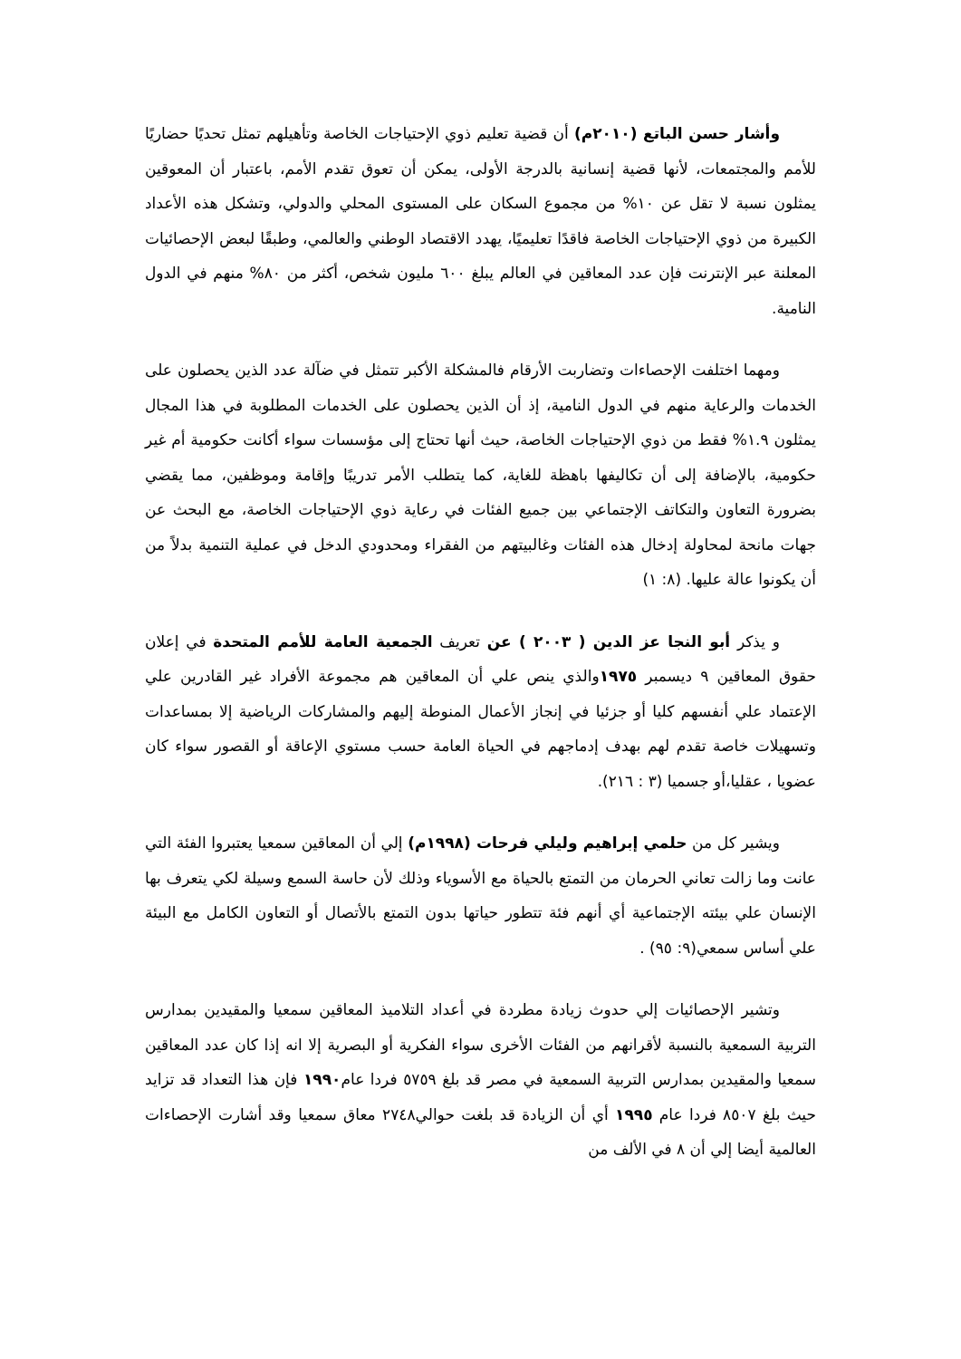وأشار حسن الباتع (٢٠١٠م) أن قضية تعليم ذوي الإحتياجات الخاصة وتأهيلهم تمثل تحديًا حضاريًا للأمم والمجتمعات، لأنها قضية إنسانية بالدرجة الأولى، يمكن أن تعوق تقدم الأمم، باعتبار أن المعوقين يمثلون نسبة لا تقل عن ١٠% من مجموع السكان على المستوى المحلي والدولي، وتشكل هذه الأعداد الكبيرة من ذوي الإحتياجات الخاصة فاقدًا تعليميًا، يهدد الاقتصاد الوطني والعالمي، وطبقًا لبعض الإحصائيات المعلنة عبر الإنترنت فإن عدد المعاقين في العالم يبلغ ٦٠٠ مليون شخص، أكثر من ٨٠% منهم في الدول النامية.
ومهما اختلفت الإحصاءات وتضاربت الأرقام فالمشكلة الأكبر تتمثل في ضآلة عدد الذين يحصلون على الخدمات والرعاية منهم في الدول النامية، إذ أن الذين يحصلون على الخدمات المطلوبة في هذا المجال يمثلون ١.٩% فقط من ذوي الإحتياجات الخاصة، حيث أنها تحتاج إلى مؤسسات سواء أكانت حكومية أم غير حكومية، بالإضافة إلى أن تكاليفها باهظة للغاية، كما يتطلب الأمر تدريبًا وإقامة وموظفين، مما يقضي بضرورة التعاون والتكاتف الإجتماعي بين جميع الفئات في رعاية ذوي الإحتياجات الخاصة، مع البحث عن جهات مانحة لمحاولة إدخال هذه الفئات وغالبيتهم من الفقراء ومحدودي الدخل في عملية التنمية بدلاً من أن يكونوا عالة عليها. (٨: ١)
و يذكر أبو النجا عز الدين ( ٢٠٠٣ ) عن تعريف الجمعية العامة للأمم المتحدة في إعلان حقوق المعاقين ٩ ديسمبر ١٩٧٥والذي ينص علي أن المعاقين هم مجموعة الأفراد غير القادرين علي الإعتماد علي أنفسهم كليا أو جزئيا في إنجاز الأعمال المنوطة إليهم والمشاركات الرياضية إلا بمساعدات وتسهيلات خاصة تقدم لهم بهدف إدماجهم في الحياة العامة حسب مستوي الإعاقة أو القصور سواء كان عضويا ، عقليا،أو جسميا (٣ : ٢١٦).
ويشير كل من حلمي إبراهيم وليلي فرحات (١٩٩٨م) إلي أن المعاقين سمعيا يعتبروا الفئة التي عانت وما زالت تعاني الحرمان من التمتع بالحياة مع الأسوياء وذلك لأن حاسة السمع وسيلة لكي يتعرف بها الإنسان علي بيئته الإجتماعية أي أنهم فئة تتطور حياتها بدون التمتع بالأتصال أو التعاون الكامل مع البيئة علي أساس سمعي(٩: ٩٥) .
وتشير الإحصائيات إلي حدوث زيادة مطردة في أعداد التلاميذ المعاقين سمعيا والمقيدين بمدارس التربية السمعية بالنسبة لأقرانهم من الفئات الأخرى سواء الفكرية أو البصرية إلا انه إذا كان عدد المعاقين سمعيا والمقيدين بمدارس التربية السمعية في مصر قد بلغ ٥٧٥٩ فردا عام١٩٩٠ فإن هذا التعداد قد تزايد حيث بلغ ٨٥٠٧ فردا عام ١٩٩٥ أي أن الزيادة قد بلغت حوالي٢٧٤٨ معاق سمعيا وقد أشارت الإحصاءات العالمية أيضا إلي أن ٨ في الألف من